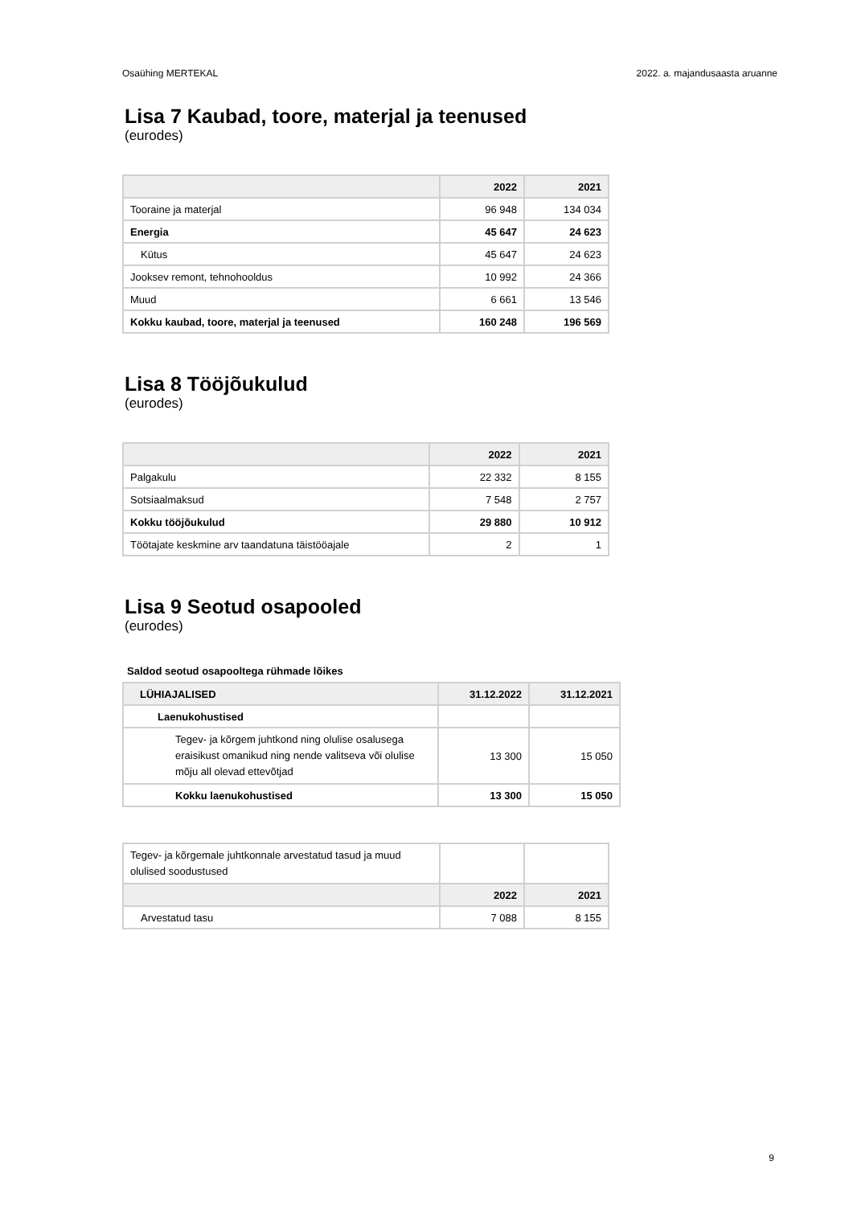Osaühing MERTEKAL 2022. a. majandusaasta aruanne
Lisa 7 Kaubad, toore, materjal ja teenused
(eurodes)
| | 2022 | 2021 |
| --- | --- | --- |
| Tooraine ja materjal | 96 948 | 134 034 |
| Energia | 45 647 | 24 623 |
| Kütus | 45 647 | 24 623 |
| Jooksev remont, tehnohooldus | 10 992 | 24 366 |
| Muud | 6 661 | 13 546 |
| Kokku kaubad, toore, materjal ja teenused | 160 248 | 196 569 |
Lisa 8 Tööjõukulud
(eurodes)
| | 2022 | 2021 |
| --- | --- | --- |
| Palgakulu | 22 332 | 8 155 |
| Sotsiaalmaksud | 7 548 | 2 757 |
| Kokku tööjõukulud | 29 880 | 10 912 |
| Töötajate keskmine arv taandatuna täistööajale | 2 | 1 |
Lisa 9 Seotud osapooled
(eurodes)
Saldod seotud osapooltega rühmade lõikes
| LÜHIAJALISED | 31.12.2022 | 31.12.2021 |
| --- | --- | --- |
| Laenukohustised | | |
| Tegev- ja kõrgem juhtkond ning olulise osalusega eraisikust omanikud ning nende valitseva või olulise mõju all olevad ettevõtjad | 13 300 | 15 050 |
| Kokku laenukohustised | 13 300 | 15 050 |
| Tegev- ja kõrgemale juhtkonnale arvestatud tasud ja muud olulised soodustused | | |
| | 2022 | 2021 |
| Arvestatud tasu | 7 088 | 8 155 |
9